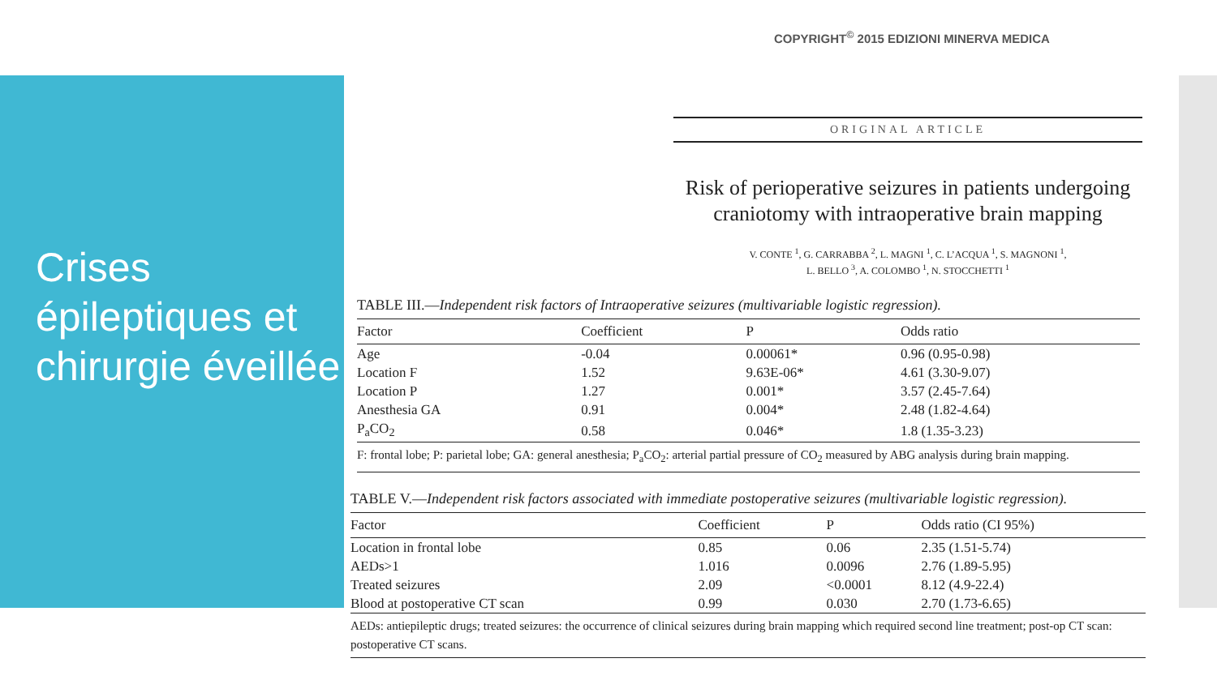Crises épileptiques et chirurgie éveillée
COPYRIGHT<sup>©</sup> 2015 EDIZIONI MINERVA MEDICA
ORIGINAL ARTICLE
Risk of perioperative seizures in patients undergoing craniotomy with intraoperative brain mapping
V. CONTE <sup>1</sup>, G. CARRABBA <sup>2</sup>, L. MAGNI <sup>1</sup>, C. L’ACQUA <sup>1</sup>, S. MAGNONI <sup>1</sup>,
L. BELLO <sup>3</sup>, A. COLOMBO <sup>1</sup>, N. STOCCHETTI <sup>1</sup>
TABLE III.—Independent risk factors of Intraoperative seizures (multivariable logistic regression).
| Factor | Coefficient | P | Odds ratio |
| --- | --- | --- | --- |
| Age | -0.04 | 0.00061* | 0.96 (0.95-0.98) |
| Location F | 1.52 | 9.63E-06* | 4.61 (3.30-9.07) |
| Location P | 1.27 | 0.001* | 3.57 (2.45-7.64) |
| Anesthesia GA | 0.91 | 0.004* | 2.48 (1.82-4.64) |
| P<sub>a</sub>CO<sub>2</sub> | 0.58 | 0.046* | 1.8 (1.35-3.23) |
| F: frontal lobe; P: parietal lobe; GA: general anesthesia; P<sub>a</sub>CO<sub>2</sub>: arterial partial pressure of CO<sub>2</sub> measured by ABG analysis during brain mapping. | | | |
TABLE V.—Independent risk factors associated with immediate postoperative seizures (multivariable logistic regression).
| Factor | Coefficient | P | Odds ratio (CI 95%) |
| --- | --- | --- | --- |
| Location in frontal lobe | 0.85 | 0.06 | 2.35 (1.51-5.74) |
| AEDs>1 | 1.016 | 0.0096 | 2.76 (1.89-5.95) |
| Treated seizures | 2.09 | <0.0001 | 8.12 (4.9-22.4) |
| Blood at postoperative CT scan | 0.99 | 0.030 | 2.70 (1.73-6.65) |
| AEDs: antiepileptic drugs; treated seizures: the occurrence of clinical seizures during brain mapping which required second line treatment; post-op CT scan: postoperative CT scans. | | | |